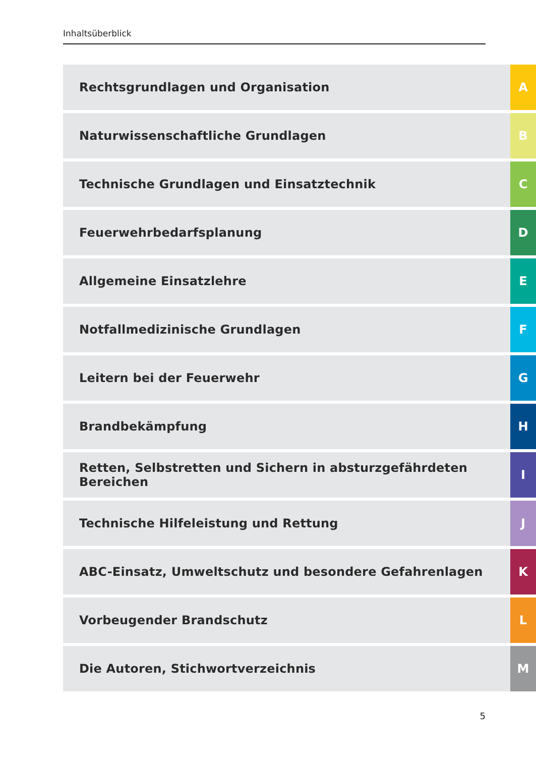Inhaltsüberblick
Rechtsgrundlagen und Organisation
A
Naturwissenschaftliche Grundlagen
B
Technische Grundlagen und Einsatztechnik
C
Feuerwehrbedarfsplanung D
Allgemeine Einsatzlehre E
Notfallmedizinische Grundlagen F
Leitern bei der Feuerwehr G
Brandbekämpfung H
Retten, Selbstretten und Sichern in absturzgefährdeten Bereichen
I
Technische Hilfeleistung und Rettung
J
ABC-Einsatz, Umweltschutz und besondere Gefahrenlagen
K
Vorbeugender Brandschutz L
Die Autoren, Stichwortverzeichnis
M
5